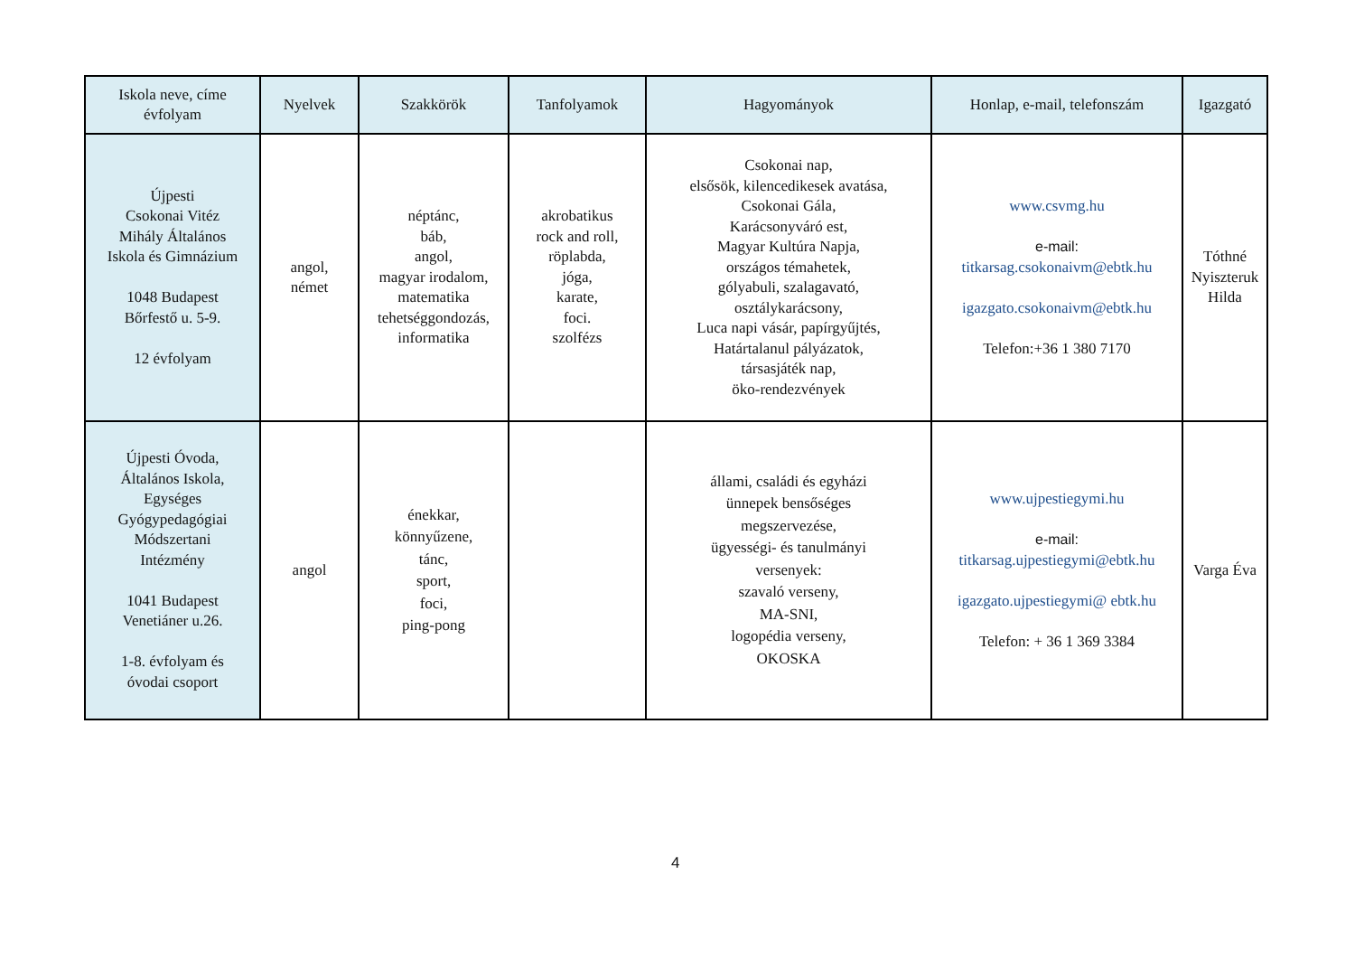| Iskola neve, címe évfolyam | Nyelvek | Szakkörök | Tanfolyamok | Hagyományok | Honlap, e-mail, telefonszám | Igazgató |
| --- | --- | --- | --- | --- | --- | --- |
| Újpesti Csokonai Vitéz Mihály Általános Iskola és Gimnázium 1048 Budapest Bőrfestő u. 5-9. 12 évfolyam | angol, német | néptánc, báb, angol, magyar irodalom, matematika tehetséggondozás, informatika | akrobatikus rock and roll, röplabda, jóga, karate, foci. szolfézs | Csokonai nap, elsősök, kilencedikesek avatása, Csokonai Gála, Karácsonyváró est, Magyar Kultúra Napja, országos témahetek, gólyabuli, szalagavató, osztálykarácsony, Luca napi vásár, papírgyűjtés, Határtalanul pályázatok, társasjáték nap, öko-rendezvények | www.csvmg.hu e-mail: titkarsag.csokonaivm@ebtk.hu igazgato.csokonaivm@ebtk.hu Telefon:+36 1 380 7170 | Tóthné Nyiszteruk Hilda |
| Újpesti Óvoda, Általános Iskola, Egységes Gyógypedagógiai Módszertani Intézmény 1041 Budapest Venetiáner u.26. 1-8. évfolyam és óvodai csoport | angol | énekkar, könnyűzene, tánc, sport, foci, ping-pong | | állami, családi és egyházi ünnepek bensőséges megszervezése, ügyességi- és tanulmányi versenyek: szavaló verseny, MA-SNI, logopédia verseny, OKOSKA | www.ujpestiegymi.hu e-mail: titkarsag.ujpestiegymi@ebtk.hu igazgato.ujpestiegymi@ ebtk.hu Telefon: + 36 1 369 3384 | Varga Éva |
4